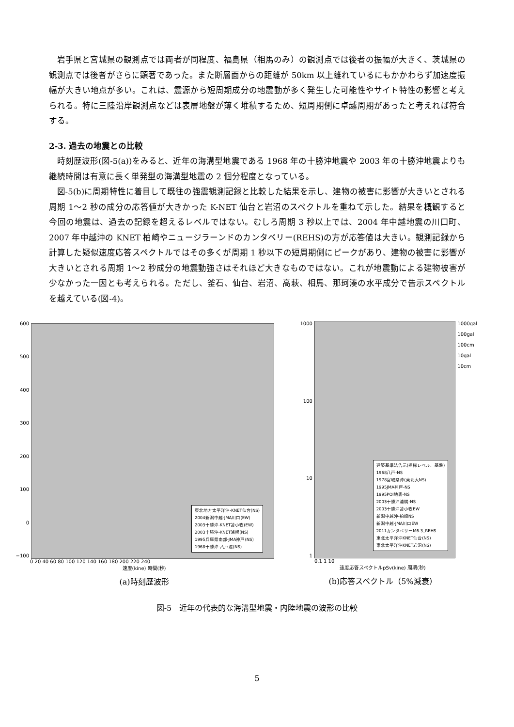岩手県と宮城県の観測点では両者が同程度、福島県（相馬のみ）の観測点では後者の振幅が大きく、茨城県の観測点では後者がさらに顕著であった。また断層面からの距離が 50km 以上離れているにもかかわらず加速度振幅が大きい地点が多い。これは、震源から短周期成分の地震動が多く発生した可能性やサイト特性の影響と考えられる。特に三陸沿岸観測点などは表層地盤が薄く堆積するため、短周期側に卓越周期があったと考えれば符合する。
2-3. 過去の地震との比較
時刻歴波形(図-5(a))をみると、近年の海溝型地震である 1968 年の十勝沖地震や 2003 年の十勝沖地震よりも継続時間は有意に長く単発型の海溝型地震の 2 個分程度となっている。
図-5(b)に周期特性に着目して既往の強震観測記録と比較した結果を示し、建物の被害に影響が大きいとされる周期 1～2 秒の成分の応答値が大きかった K-NET 仙台と岩沼のスペクトルを重ねて示した。結果を概観すると今回の地震は、過去の記録を超えるレベルではない。むしろ周期 3 秒以上では、2004 年中越地震の川口町、2007 年中越沖の KNET 柏崎やニュージラーンドのカンタベリー(REHS)の方が応答値は大きい。観測記録から計算した疑似速度応答スペクトルではその多くが周期 1 秒以下の短周期側にピークがあり、建物の被害に影響が大きいとされる周期 1～2 秒成分の地震動強さはそれほど大きなものではない。これが地震動による建物被害が少なかった一因とも考えられる。ただし、釜石、仙台、岩沼、高萩、相馬、那珂湊の水平成分で告示スペクトルを越えている(図-4)。
600
500
400
300
200
100
0
−100
東北地方太平洋沖-KNET仙台(NS)
2004新潟中越-JMA川口(EW)
2003十勝沖-KNET苫小牧(EW)
2003十勝沖-KNET浦幌(NS)
1995兵庫県南部-JMA神戸(NS)
1968十勝沖-八戸港(NS)
0 20 40 60 80 100 120 140 160 180 200 220 240
速度(kine) 時間(秒)
(a)時刻歴波形
1000
100
10
1
建築基準法告示(極稀レベル、基盤)
1968八戸-NS
1978宮城県沖(東北大NS)
1995JMA神戸-NS
1995POI地表-NS
2003十勝沖浦幌-NS
2003十勝沖苫小牧EW
新潟中越沖-柏崎NS
新潟中越-JMA川口EW
2011カンタベリーM6.3_REHS
東北太平洋沖KNET仙台(NS)
東北太平洋沖KNET岩沼(NS)
1000gal
100gal
100cm
10gal
10cm
0.1 1 10
速度応答スペクトルpSv(kine) 周期(秒)
(b)応答スペクトル（5%減衰）
図-5　近年の代表的な海溝型地震・内陸地震の波形の比較
5